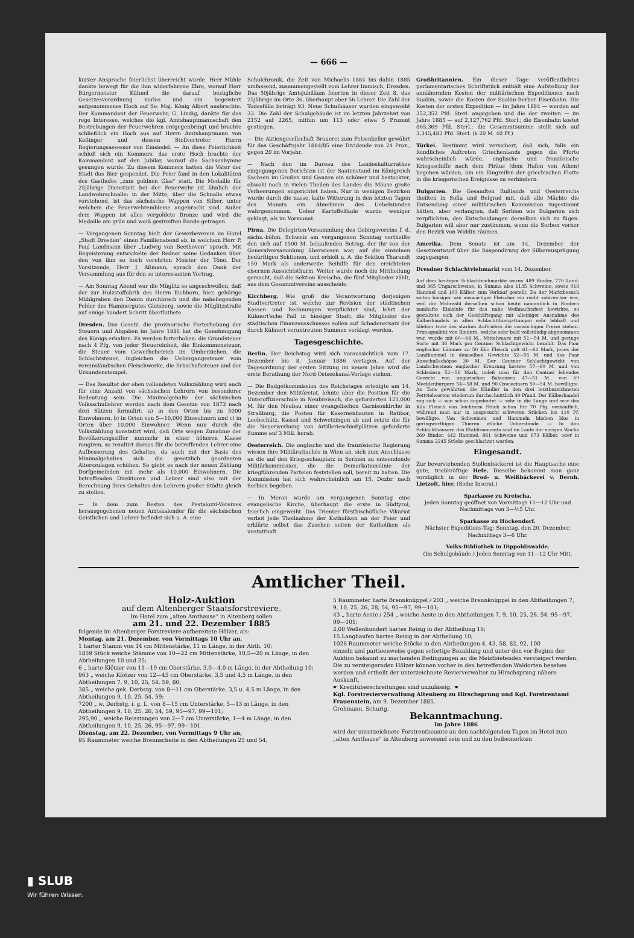— 666 —
kurzer Ansprache feierlichst überreicht wurde. Herr Mühle dankte bewegt für die ihm widerfahrene Ehre, worauf Herr Bürgermeister Kühnel die darauf bezügliche Gesetzesverordnung vorlas und ein begeistert aufgenommenes Hoch auf Se. Maj. König Albert ausbrachte. Der Kommandant der Feuerwehr, G. Lindig, dankte für das rege Interesse, welches die kgl. Amtshauptmannschaft den Bestrebungen der Feuerwehren entgegenbringt und brachte schließlich ein Hoch aus auf Herrn Amtshauptmann von Keßinger und dessen Stellvertreter Herrn Regierungsassessor von Einsiedel. — An diese Feierlichkeit schloß sich ein Kommers; das erste Hoch brachte der Kommandant auf den Jubilar, worauf die Sachsenhymne gesungen wurde. Zu diesem Kommers hatten die Väter der Stadt das Bier gespendet. Die Feier fand in den Lokalitäten des Gasthofes „zum goldnen Glas“ statt. Die Medaille für 25jährige Dienstzeit bei der Feuerwehr ist ähnlich der Landwehrschnalle: in der Mitte, über die Schnalle etwas vorstehend, ist das sächsische Wappen von Silber, unter welchem die Feuerwehrembleme angebracht sind. Außer dem Wappen ist alles vergoldete Bronze und wird die Medaille am grün und weiß gestreiften Bande getragen.
— Vergangenen Sonntag hielt der Gewerbeverein im Hotel „Stadt Dresden“ einen Familienabend ab, in welchem Herr P. Paul Landmann über „Ludwig van Beethoven“ sprach. Mit Begeisterung entwickelte der Redner seine Gedanken über den von ihm so hoch verehrten Meister der Töne. Der Vorsitzende, Herr J. Aßmann, sprach den Dank der Versammlung aus für den so interessanten Vortrag.
— Am Sonntag Abend war die Müglitz so angeschwollen, daß der zur Holzstoffabrik des Herrn Eichhorn, hier, gehörige Mühlgraben den Damm durchbrach und die naheliegenden Felder des Hammergutes Gleisberg, sowie die Müglitzstraße auf einige hundert Schritt überfluthete.
Dresden. Das Gesetz, die provisorische Forterhebung der Steuern und Abgaben im Jahre 1886 hat die Genehmigung des Königs erhalten. Es werden forterhoben: die Grundsteuer nach 4 Pfg. von jeder Steuereinheit, die Einkommensteuer, die Steuer vom Gewerbebetrieb im Umherziehen, die Schlachtsteuer, ingleichen die Uebergangssteuer vom vereinsländischen Fleischwerke, die Erbschafssteuer und der Urkundenstempel.
— Das Resultat der eben vollendeten Volkszählung wird auch für eine Anzahl von sächsischen Lehrern von besonderer Bedeutung sein. Die Minimalgehalte der sächsischen Volksschullehrer werden nach dem Gesetze von 1873 nach drei Sätzen formulirt: a) in den Orten bis zu 5000 Einwohnern, b) in Orten von 5—10,000 Einwohnern und c) in Orten über 10,000 Einwohner. Wenn nun durch die Volkszählung konstatirt wird, daß Orte wegen Zunahme der Bevölkerungsziffer nunmehr in einer höheren Klasse rangiren, so resultirt daraus für die betreffenden Lehrer eine Aufbesserung des Gehaltes, da auch mit der Basis des Minimalgehaltes sich die gesetzlich geordneten Alterszulagen erhöhen. So giebt es nach der neuen Zählung Dorfgemeinden mit mehr als 10,000 Einwohnern. Die betreffenden Direktoren und Lehrer sind also mit der Berechnung ihres Gehaltes den Lehrern großer Städte gleich zu stellen.
— In dem zum Besten des Pestalozzi-Vereines herausgegebenen neuen Amtskalender für die sächsischen Geistlichen und Lehrer befindet sich u. A. eine
Schulchronik, die Zeit von Michaelis 1884 bis dahin 1885 umfassend, zusammengestellt vom Lehrer Immisch, Dresden. Das 50jährige Amtsjubiläum feierten in dieser Zeit 8, das 25jährige im Orte 36, überhaupt aber 56 Lehrer. Die Zahl der Todesfälle beträgt 93. Neue Schulhäuser wurden eingeweiht 33. Die Zahl der Schulgebäude ist im letzten Jahrzehnt von 2152 auf 2265, mithin um 113 oder etwa 5 Prozent gestiegen.
— Die Aktiengesellschaft Brauerei zum Felsenkeller gewährt für das Geschäftsjahr 1884/85 eine Dividende von 24 Proz., gegen 20 im Vorjahr.
— Nach den im Bureau des Landeskulturrathes eingegangenen Berichten ist der Saatenstand im Königreich Sachsen im Großen und Ganzen ein schöner und bestockter, obwohl noch in vielen Theilen des Landes die Mäuse große Verheerungen angerichtet haben. Nur in wenigen Bezirken wurde durch die nasse, kalte Witterung in den letzten Tagen des Monats ein Abnehmen des Uebelstandes wahrgenommen. Ueber Kartoffelfäule wurde weniger geklagt, als im Vormonat.
Pirna. Die Delegirten-Versammlung des Gebirgsvereins f. d. sächs.-böhm. Schweiz am vergangenen Sonntag vertheilte den sich auf 1500 M. belaufenden Betrag, der ihr von der Generalversammlung überwiesen war, auf die einzelnen bedürftigen Sektionen, und erhielt u. A. die Sektion Tharandt 150 Mark als anderweite Beihilfe für den errichteten eisernen Aussichtsthurm. Weiter wurde noch die Mittheilung gemacht, daß die Sektion Kreischa, die fünf Mitglieder zählt, aus dem Gesammtvereine ausscheide.
Kirchberg. Wie groß die Verantwortung derjenigen Stadtvertreter ist, welche zur Revision der städtischen Kassen und Rechnungen verpflichtet sind, lehrt der Kühnert'sche Fall in hiesiger Stadt: die Mitglieder des städtischen Finanzausschusses sollen auf Schadenersatz der durch Kühnert veruntreuten Summen verklagt werden.
Tagesgeschichte.
Berlin. Der Reichstag wird sich voraussichtlich vom 17. Dezember bis 8. Januar 1886 vertagen. Auf der Tagesordnung der ersten Sitzung im neuen Jahre wird die erste Berathung der Nord-Ostseekanal-Vorlage stehen.
— Die Budgetkommission des Reichstages erledigte am 14. Dezember den Militäretat, lehnte aber die Position für die Unteroffizierschule in Neubreisach, die geforderten 121,000 M. für den Neubau einer evangelischen Garnisonkirche in Straßburg, die Posten für Kasernenbauten in Ratibor, Leobschütz, Kassel und Schwetzingen ab und setzte die für die Neuerwerbung von Artillerieschießplätzen geforderte Summe auf 3 Mill. herab.
Oesterreich. Die englische und die französische Regierung wiesen ihre Militärattachés in Wien an, sich zum Anschlusse an die auf den Kriegsschauplatz in Serbien zu entsendende Militärkommission, die die Demarkationslinie der kriegführenden Parteien feststellen soll, bereit zu halten. Die Kommission hat sich wahrscheinlich am 15. Dezbr. nach Serbien begeben.
— In Meran wurde am vergangenen Sonntag eine evangelische Kirche, überhaupt die erste in Südtyrol, feierlich eingeweiht. Das Trienter fürstbischöfliche Vikariat verbot jede Theilnahme der Katholiken an der Feier und erklärte selbst das Zusehen seiten der Katholiken als unstatthaft.
Großbritannien. Ein dieser Tage veröffentlichtes parlamentarisches Schriftstück enthält eine Aufstellung der annähernden Kosten der militärischen Expeditionen nach Suakin, sowie die Kosten der Suakin-Berber Eisenbahn. Die Kosten der ersten Expedition — im Jahre 1884 — werden auf 352,352 Pfd. Sterl. angegeben und die der zweiten — im Jahre 1885 — auf 2,127,762 Pfd. Sterl.; die Eisenbahn kostet 865,369 Pfd. Sterl.; die Gesammtsumme stellt sich auf 3,345,483 Pfd. Sterl. (à 20 M. 40 Pf.)
Türkei. Bestimmt wird versichert, daß sich, falls ein feindliches Auftreten Griechenlands gegen die Pforte wahrscheinlich würde, englische und französische Kriegsschiffe nach dem Piräus (dem Hafen von Athen) begeben würden, um ein Eingreifen der griechischen Flotte in die kriegerischen Ereignisse zu verhindern.
Bulgarien. Die Gesandten Rußlands und Oesterreichs theilten in Sofia und Belgrad mit, daß alle Mächte die Entsendung einer militärischen Kommission zugestimmt hätten, aber verlangten, daß Serbien wie Bulgarien sich verpflichten, den Entscheidungen derselben sich zu fügen. Bulgarien will aber nur zustimmen, wenn die Serben vorher den Bezirk von Widdin räumen.
Amerika. Dem Senate ist am 14. Dezember der Gesetzentwurf über die Suspendirung der Silberausprägung zugegangen.
Dresdner Schlachtviehmarkt vom 14. Dezember.
Auf dem heutigen Schlachtviehmarkte waren 489 Rinder, 770 Land- und 365 Ungarschweine, in Summa also 1135 Schweine, sowie 918 Hammel und 193 Kälber zum Verkauf gestellt. Da der Marktbesuch seiten hiesiger wie auswärtiger Fleischer ein recht zahlreicher war, weil die Mehrzahl derselben schon heute namentlich in Rindern namhafte Einkäufe für das nahe Weihnachtsfest bewirkte, so gestaltete sich der Geschäftsgang mit alleiniger Ausnahme des Kälberhandels in allen Schlachtthiergattungen sehr lebhaft und blieben trotz des starken Auftriebes die vorwöchigen Preise stehen. Primaqualität von Rindern, welche sehr bald vollständig abgenommen war, wurde mit 60—64 M., Mittelwaare mit 51—54 M. und geringe Sorte mit 36 Mark pro Centner Schlachtgewicht bezahlt. Das Paar englischer Lämmer zu 50 Kilo Fleisch galt 61—64 Mark, jenes der Landhammel in demselben Gewichte 52—55 M. und das Paar Ausschußschöpse 30 M. Der Centner Schlachtgewicht von Landschweinen englischer Kreuzung kostete 57—60 M. und von Schlesiern 52—56 Mark, indeß man für den Centner lebendes Gewicht von ungarischen Bakoniern 47—51 M., von 69 Mecklenburgern 54—58 M. und 90 Oswiecinern 50—54 M. bewilligte. An Tara gewährten die Händler in den drei letztbezeichneten Fettviehsorten wiederum durchschnittlich 40 Pfund. Der Kälberhandel zog sich — wie schon angedeutet — sehr in die Länge und war das Kilo Fleisch von leichterm Stück schon für 70 Pfg. verkäuflich, während man nur in ausgesucht schweren Stücken bis 110 Pf. bewilligte. Von Schweinen und Hammeln blieben blos in geringwerthigen Thieren etliche Ueberstände. — In den Schlachthäusern des Etablissements sind im Laufe der vorigen Woche 269 Rinder, 442 Hammel, 861 Schweine und 673 Kälber, oder in Summa 2245 Stücke geschlachtet worden.
Eingesandt.
Zur bevorstehenden Stollenbäckerei ist die Hauptsache eine gute, triebkräftige Hefe. Dieselbe bekommt man ganz vorzüglich in der Brod- u. Weißbäckerei v. Bernh. Lietzolt, hier. (Siehe Inserat.)
Sparkasse zu Kreischa.
Jeden Sonntag geöffnet von Vormittags 11—12 Uhr und Nachmittags von 3—½5 Uhr.
Sparkasse zu Höckendorf.
Nächster Expeditions-Tag: Sonntag, den 20. Dezember, Nachmittags 3—6 Uhr.
Volks-Bibliothek in Dippoldiswalde.
(Im Schulgebäude.) Jeden Sonntag von 11—12 Uhr Mitt.
Amtlicher Theil.
Holz-Auktion
auf dem Altenberger Staatsforstreviere.
Im Hotel zum „alten Amthause“ in Altenberg sollen
am 21. und 22. Dezember 1885
folgende im Altenberger Forstreviere aufbereitete Hölzer, als:
Montag, am 21. Dezember, von Vormittags 10 Uhr an,
1 harter Stamm von 14 cm Mittenstärke, 11 m Länge, in der Abth. 10;
1859 Stück weiche Stämme von 10—22 cm Mittenstärke, 10,5—20 m Länge, in den Abtheilungen 10 und 25;
6 „ harte Klötzer von 11—19 cm Oberstärke, 3,0—4,0 m Länge, in der Abtheilung 10;
963 „ weiche Klötzer von 12—45 cm Oberstärke, 3,5 und 4,5 m Länge, in den Abtheilungen 7, 9, 10, 25, 54, 59, 80;
385 „ weiche gek. Derbstg. von 8—11 cm Oberstärke, 3,5 u. 4,5 m Länge, in den Abtheilungen 9, 10, 25, 54, 59;
7200 „ w. Derbstg. i. g. L. von 8—15 cm Unterstärke, 5—13 m Länge, in den Abtheilungen 9, 10, 25, 26, 54, 59, 95—97, 99—101;
295,90 „ weiche Reisstangen von 2—7 cm Unterstärke, 1—4 m Länge, in den Abtheilungen 9, 10, 25, 26, 95—97, 99—101.
Dienstag, am 22. Dezember, von Vormittags 9 Uhr an,
95 Raummeter weiche Brennscheite in den Abtheilungen 25 und 54,
5 Raummeter harte Brennknüppel / 203 „ weiche Brennknüppel in den Abtheilungen 7, 9, 10, 25, 26, 28, 54, 95—97, 99—101;
43 „ harte Aeste / 254 „ weiche Aeste in den Abtheilungen 7, 9, 10, 25, 26, 54, 95—97, 99—101;
2,00 Wellenhundert hartes Reisig in der Abtheilung 16;
15 Langhaufen hartes Reisig in der Abtheilung 10;
1026 Raummeter weiche Stöcke in den Abtheilungen 4, 43, 58, 82, 92, 100
einzeln und partieenweise gegen sofortige Bezahlung und unter den vor Beginn der Auktion bekannt zu machenden Bedingungen an die Meistbietenden versteigert werden.
Die zu versteigernden Hölzer können vorher in den betreffenden Waldorten besehen werden und ertheilt der unterzeichnete Revierverwalter zu Hirschsprung nähere Auskunft.
☛ Kreditüberschreitungen sind unzulässig. ☚
Kgl. Forstrevierverwaltung Altenberg zu Hirschsprung und Kgl. Forstrentamt Frauenstein, am 9. Dezember 1885.
Grohmann. Schurig.
Bekanntmachung.
Im Jahre 1886
wird der unterzeichnete Forstrentbeamte an den nachfolgenden Tagen im Hotel zum „alten Amthause“ in Altenberg anwesend sein und zu den beibemerkten
▮ SLUB
Wir führen Wissen.